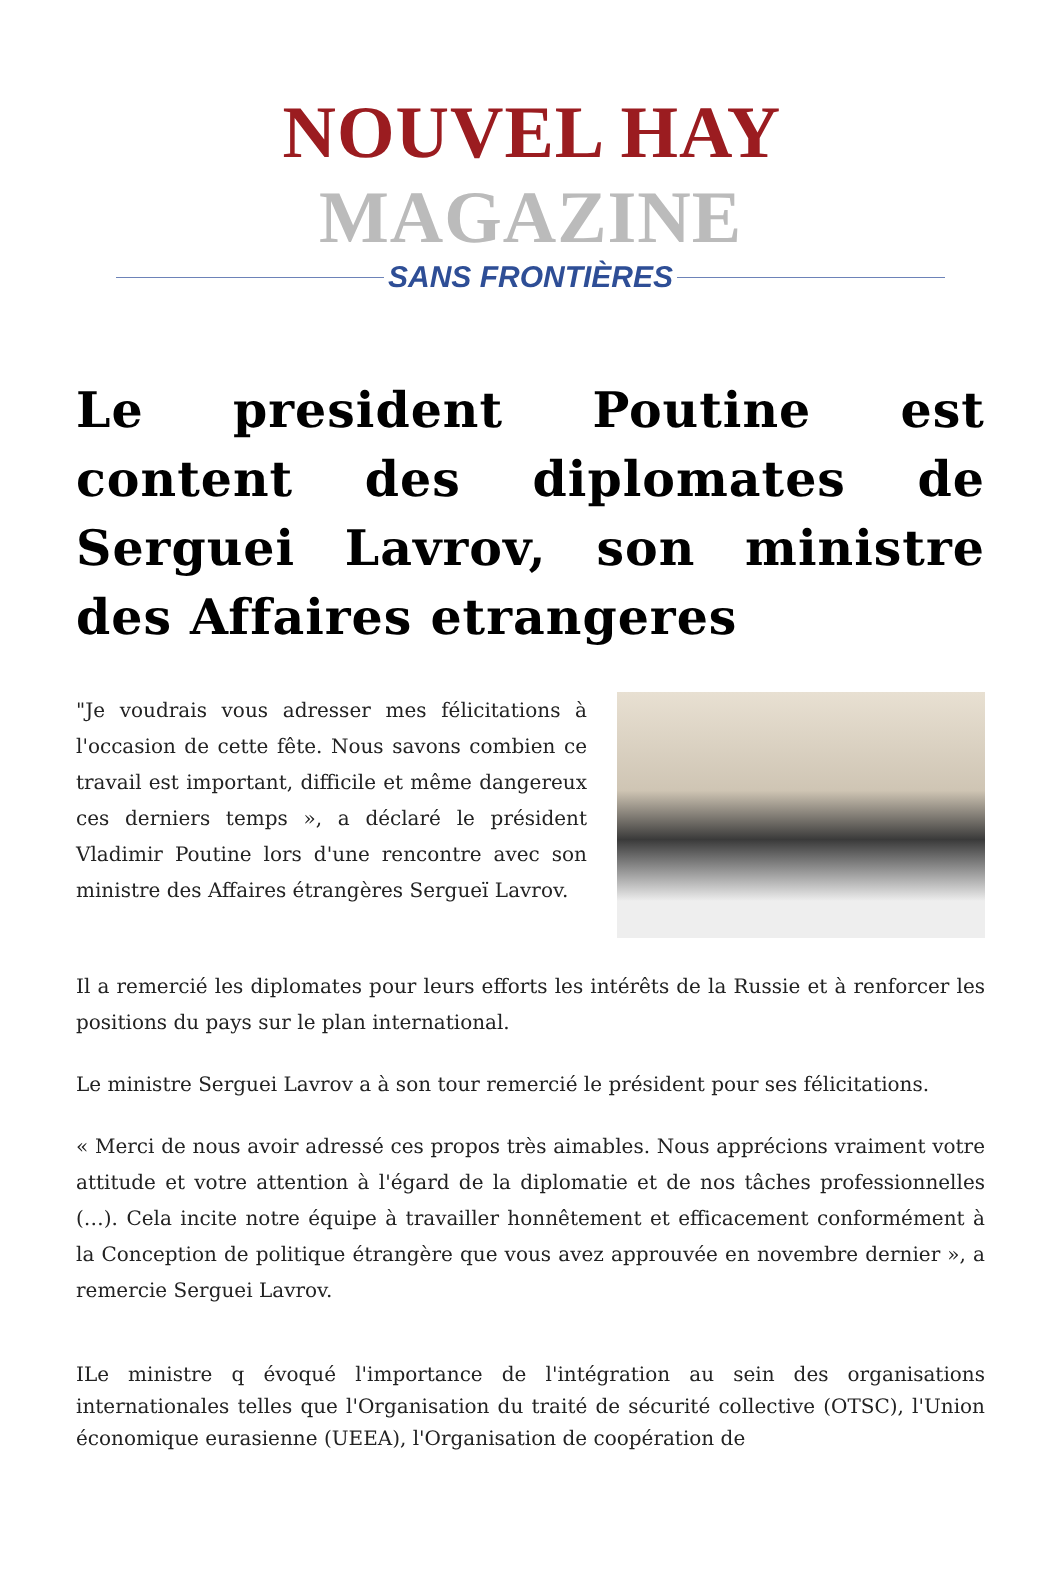NOUVEL HAY MAGAZINE
SANS FRONTIÈRES
Le president Poutine est content des diplomates de Serguei Lavrov, son ministre des Affaires etrangeres
"Je voudrais vous adresser mes félicitations à l'occasion de cette fête. Nous savons combien ce travail est important, difficile et même dangereux ces derniers temps », a déclaré le président Vladimir Poutine lors d'une rencontre avec son ministre des Affaires étrangères Sergueï Lavrov.
Il a remercié les diplomates pour leurs efforts les intérêts de la Russie et à renforcer les positions du pays sur le plan international.
Le ministre Serguei Lavrov a à son tour remercié le président pour ses félicitations.
« Merci de nous avoir adressé ces propos très aimables. Nous apprécions vraiment votre attitude et votre attention à l'égard de la diplomatie et de nos tâches professionnelles (…). Cela incite notre équipe à travailler honnêtement et efficacement conformément à la Conception de politique étrangère que vous avez approuvée en novembre dernier », a remercie Serguei Lavrov.
ILe ministre q évoqué l'importance de l'intégration au sein des organisations internationales telles que l'Organisation du traité de sécurité collective (OTSC), l'Union économique eurasienne (UEEA), l'Organisation de coopération de